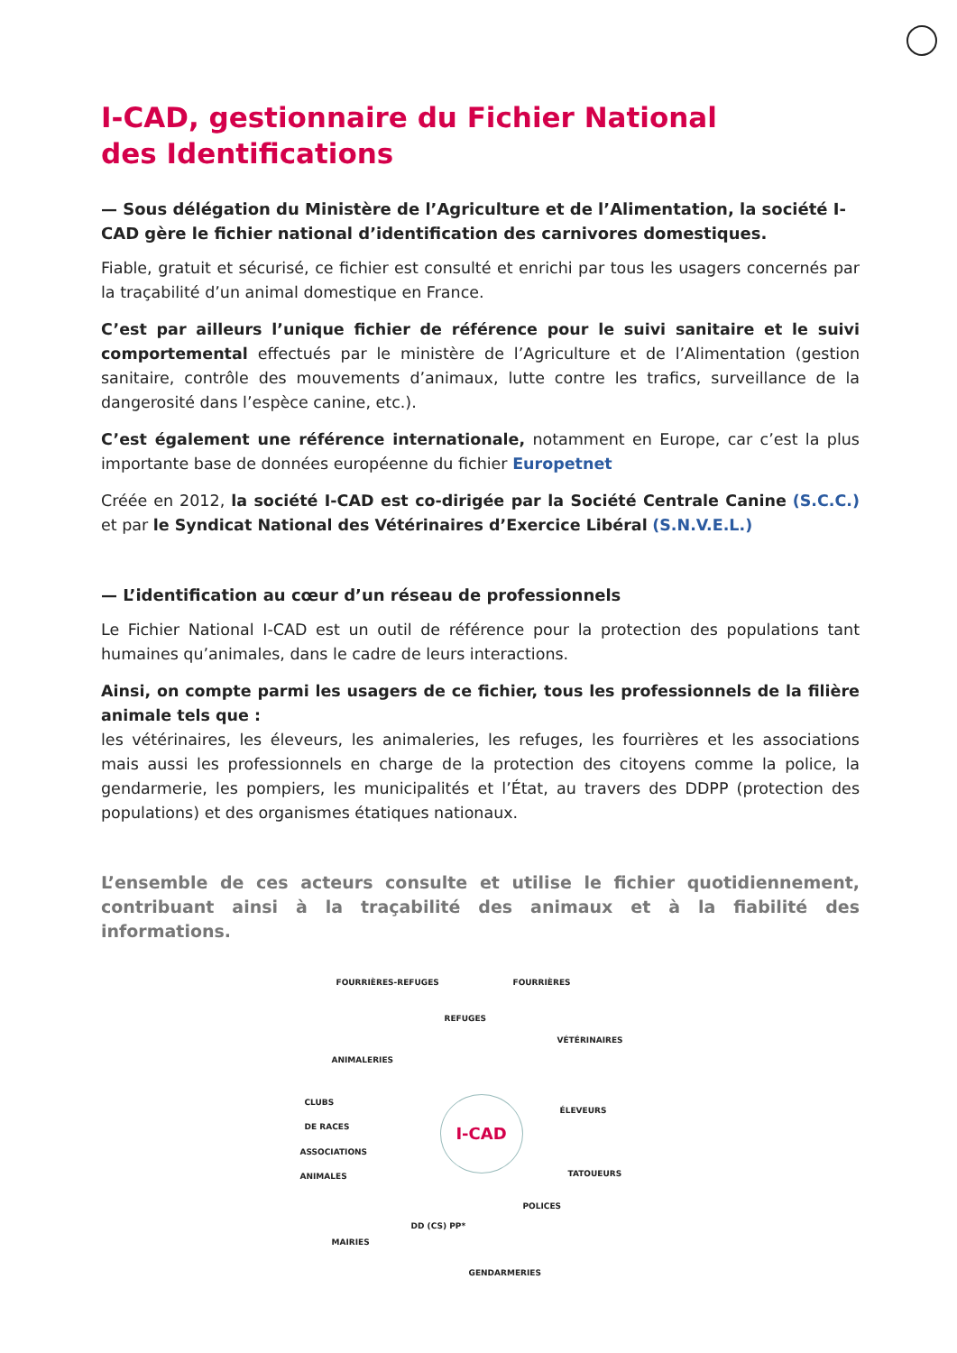I-CAD, gestionnaire du Fichier National
des Identifications
— Sous délégation du Ministère de l’Agriculture et de l’Alimentation, la société I-CAD gère le fichier national d’identification des carnivores domestiques.
Fiable, gratuit et sécurisé, ce fichier est consulté et enrichi par tous les usagers concernés par la traçabilité d’un animal domestique en France.
C’est par ailleurs l’unique fichier de référence pour le suivi sanitaire et le suivi comportemental effectués par le ministère de l’Agriculture et de l’Alimentation (gestion sanitaire, contrôle des mouvements d’animaux, lutte contre les trafics, surveillance de la dangerosité dans l’espèce canine, etc.).
C’est également une référence internationale, notamment en Europe, car c’est la plus importante base de données européenne du fichier Europetnet
Créée en 2012, la société I-CAD est co-dirigée par la Société Centrale Canine (S.C.C.) et par le Syndicat National des Vétérinaires d’Exercice Libéral (S.N.V.E.L.)
— L’identification au cœur d’un réseau de professionnels
Le Fichier National I-CAD est un outil de référence pour la protection des populations tant humaines qu’animales, dans le cadre de leurs interactions.
Ainsi, on compte parmi les usagers de ce fichier, tous les professionnels de la filière animale tels que :
les vétérinaires, les éleveurs, les animaleries, les refuges, les fourrières et les associations mais aussi les professionnels en charge de la protection des citoyens comme la police, la gendarmerie, les pompiers, les municipalités et l’État, au travers des DDPP (protection des populations) et des organismes étatiques nationaux.
L’ensemble de ces acteurs consulte et utilise le fichier quotidiennement, contribuant ainsi à la traçabilité des animaux et à la fiabilité des informations.
FOURRIÈRES-REFUGES FOURRIÈRES
REFUGES
VÉTÉRINAIRES
ANIMALERIES
CLUBS
DE RACES ÉLEVEURS
ASSOCIATIONS
ANIMALES
I-CAD
TATOUEURS
POLICES
DD (CS) PP*
MAIRIES
GENDARMERIES